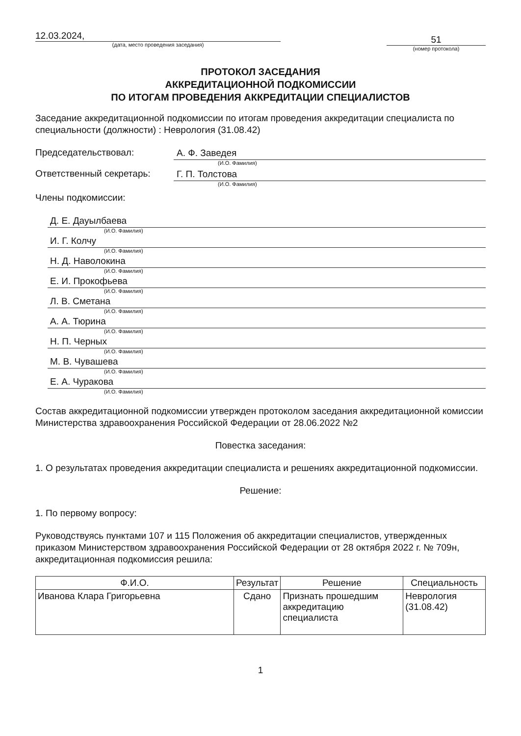12.03.2024,
(дата, место проведения заседания)
51
(номер протокола)
ПРОТОКОЛ ЗАСЕДАНИЯ
АККРЕДИТАЦИОННОЙ ПОДКОМИССИИ
ПО ИТОГАМ ПРОВЕДЕНИЯ АККРЕДИТАЦИИ СПЕЦИАЛИСТОВ
Заседание аккредитационной подкомиссии по итогам проведения аккредитации специалиста по специальности (должности) : Неврология (31.08.42)
Председательствовал:
А. Ф. Заведея
(И.О. Фамилия)
Ответственный секретарь:
Г. П. Толстова
(И.О. Фамилия)
Члены подкомиссии:
Д. Е. Дауылбаева
(И.О. Фамилия)
И. Г. Колчу
(И.О. Фамилия)
Н. Д. Наволокина
(И.О. Фамилия)
Е. И. Прокофьева
(И.О. Фамилия)
Л. В. Сметана
(И.О. Фамилия)
А. А. Тюрина
(И.О. Фамилия)
Н. П. Черных
(И.О. Фамилия)
М. В. Чувашева
(И.О. Фамилия)
Е. А. Чуракова
(И.О. Фамилия)
Состав аккредитационной подкомиссии утвержден протоколом заседания аккредитационной комиссии Министерства здравоохранения Российской Федерации от 28.06.2022 №2
Повестка заседания:
1. О результатах проведения аккредитации специалиста и решениях аккредитационной подкомиссии.
Решение:
1. По первому вопросу:
Руководствуясь пунктами 107 и 115 Положения об аккредитации специалистов, утвержденных приказом Министерством здравоохранения Российской Федерации от 28 октября 2022 г. № 709н, аккредитационная подкомиссия решила:
| Ф.И.О. | Результат | Решение | Специальность |
| --- | --- | --- | --- |
| Иванова Клара Григорьевна | Сдано | Признать прошедшим аккредитацию специалиста | Неврология (31.08.42) |
1